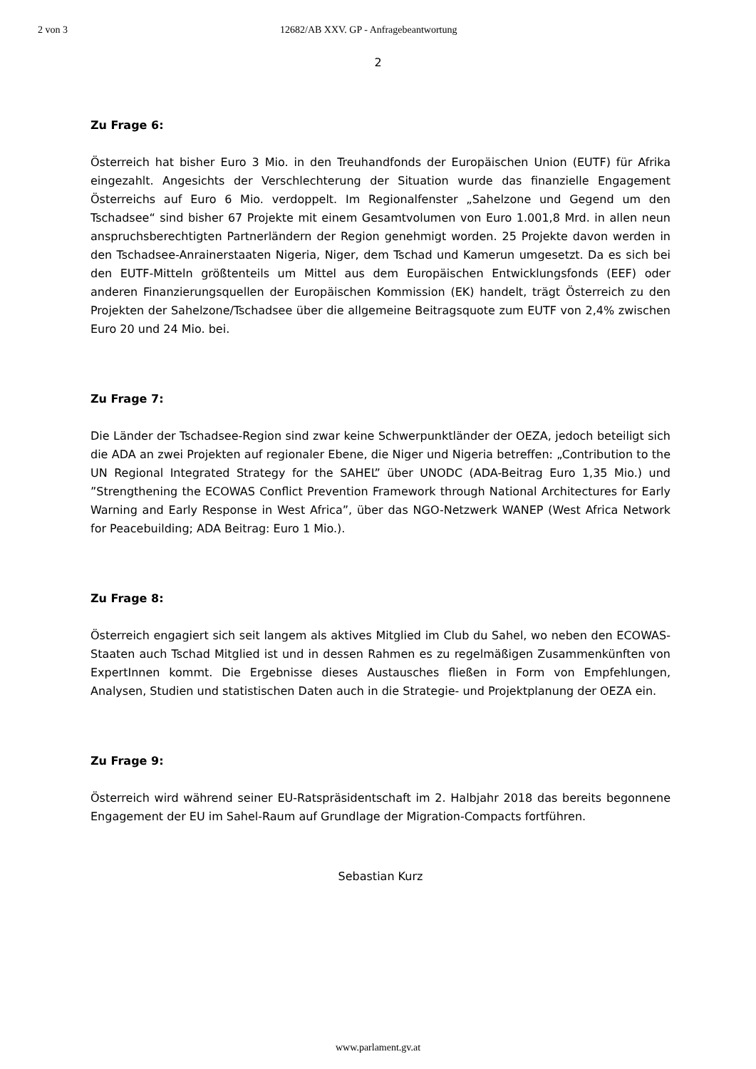2 von 3 12682/AB XXV. GP - Anfragebeantwortung
2
Zu Frage 6:
Österreich hat bisher Euro 3 Mio. in den Treuhandfonds der Europäischen Union (EUTF) für Afrika eingezahlt. Angesichts der Verschlechterung der Situation wurde das finanzielle Engagement Österreichs auf Euro 6 Mio. verdoppelt. Im Regionalfenster „Sahelzone und Gegend um den Tschadsee“ sind bisher 67 Projekte mit einem Gesamtvolumen von Euro 1.001,8 Mrd. in allen neun anspruchsberechtigten Partnerländern der Region genehmigt worden. 25 Projekte davon werden in den Tschadsee-Anrainerstaaten Nigeria, Niger, dem Tschad und Kamerun umgesetzt. Da es sich bei den EUTF-Mitteln größtenteils um Mittel aus dem Europäischen Entwicklungsfonds (EEF) oder anderen Finanzierungsquellen der Europäischen Kommission (EK) handelt, trägt Österreich zu den Projekten der Sahelzone/Tschadsee über die allgemeine Beitragsquote zum EUTF von 2,4% zwischen Euro 20 und 24 Mio. bei.
Zu Frage 7:
Die Länder der Tschadsee-Region sind zwar keine Schwerpunktländer der OEZA, jedoch beteiligt sich die ADA an zwei Projekten auf regionaler Ebene, die Niger und Nigeria betreffen: „Contribution to the UN Regional Integrated Strategy for the SAHEL” über UNODC (ADA-Beitrag Euro 1,35 Mio.) und ”Strengthening the ECOWAS Conflict Prevention Framework through National Architectures for Early Warning and Early Response in West Africa”, über das NGO-Netzwerk WANEP (West Africa Network for Peacebuilding; ADA Beitrag: Euro 1 Mio.).
Zu Frage 8:
Österreich engagiert sich seit langem als aktives Mitglied im Club du Sahel, wo neben den ECOWAS-Staaten auch Tschad Mitglied ist und in dessen Rahmen es zu regelmäßigen Zusammenkünften von ExpertInnen kommt. Die Ergebnisse dieses Austausches fließen in Form von Empfehlungen, Analysen, Studien und statistischen Daten auch in die Strategie- und Projektplanung der OEZA ein.
Zu Frage 9:
Österreich wird während seiner EU-Ratspräsidentschaft im 2. Halbjahr 2018 das bereits begonnene Engagement der EU im Sahel-Raum auf Grundlage der Migration-Compacts fortführen.
Sebastian Kurz
www.parlament.gv.at